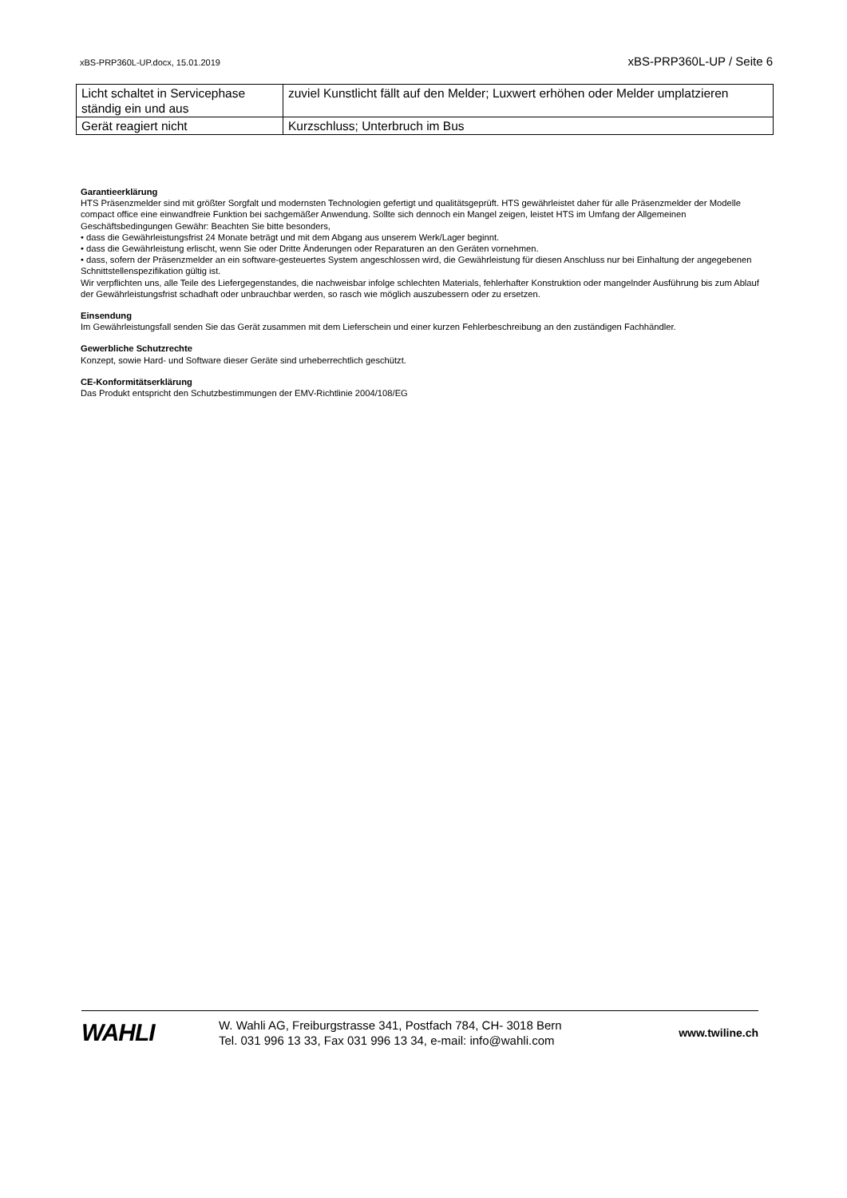xBS-PRP360L-UP.docx, 15.01.2019 xBS-PRP360L-UP / Seite 6
| Licht schaltet in Servicephase ständig ein und aus | zuviel Kunstlicht fällt auf den Melder; Luxwert erhöhen oder Melder umplatzieren |
| Gerät reagiert nicht | Kurzschluss; Unterbruch im Bus |
Garantieerklärung
HTS Präsenzmelder sind mit größter Sorgfalt und modernsten Technologien gefertigt und qualitätsgeprüft. HTS gewährleistet daher für alle Präsenzmelder der Modelle compact office eine einwandfreie Funktion bei sachgemäßer Anwendung. Sollte sich dennoch ein Mangel zeigen, leistet HTS im Umfang der Allgemeinen Geschäftsbedingungen Gewähr: Beachten Sie bitte besonders,
• dass die Gewährleistungsfrist 24 Monate beträgt und mit dem Abgang aus unserem Werk/Lager beginnt.
• dass die Gewährleistung erlischt, wenn Sie oder Dritte Änderungen oder Reparaturen an den Geräten vornehmen.
• dass, sofern der Präsenzmelder an ein software-gesteuertes System angeschlossen wird, die Gewährleistung für diesen Anschluss nur bei Einhaltung der angegebenen Schnittstellenspezifikation gültig ist.
Wir verpflichten uns, alle Teile des Liefergegenstandes, die nachweisbar infolge schlechten Materials, fehlerhafter Konstruktion oder mangelnder Ausführung bis zum Ablauf der Gewährleistungsfrist schadhaft oder unbrauchbar werden, so rasch wie möglich auszubessern oder zu ersetzen.
Einsendung
Im Gewährleistungsfall senden Sie das Gerät zusammen mit dem Lieferschein und einer kurzen Fehlerbeschreibung an den zuständigen Fachhändler.
Gewerbliche Schutzrechte
Konzept, sowie Hard- und Software dieser Geräte sind urheberrechtlich geschützt.
CE-Konformitätserklärung
Das Produkt entspricht den Schutzbestimmungen der EMV-Richtlinie 2004/108/EG
WAHLI
W. Wahli AG, Freiburgstrasse 341, Postfach 784, CH- 3018 Bern
Tel. 031 996 13 33, Fax 031 996 13 34, e-mail: info@wahli.com
www.twiline.ch